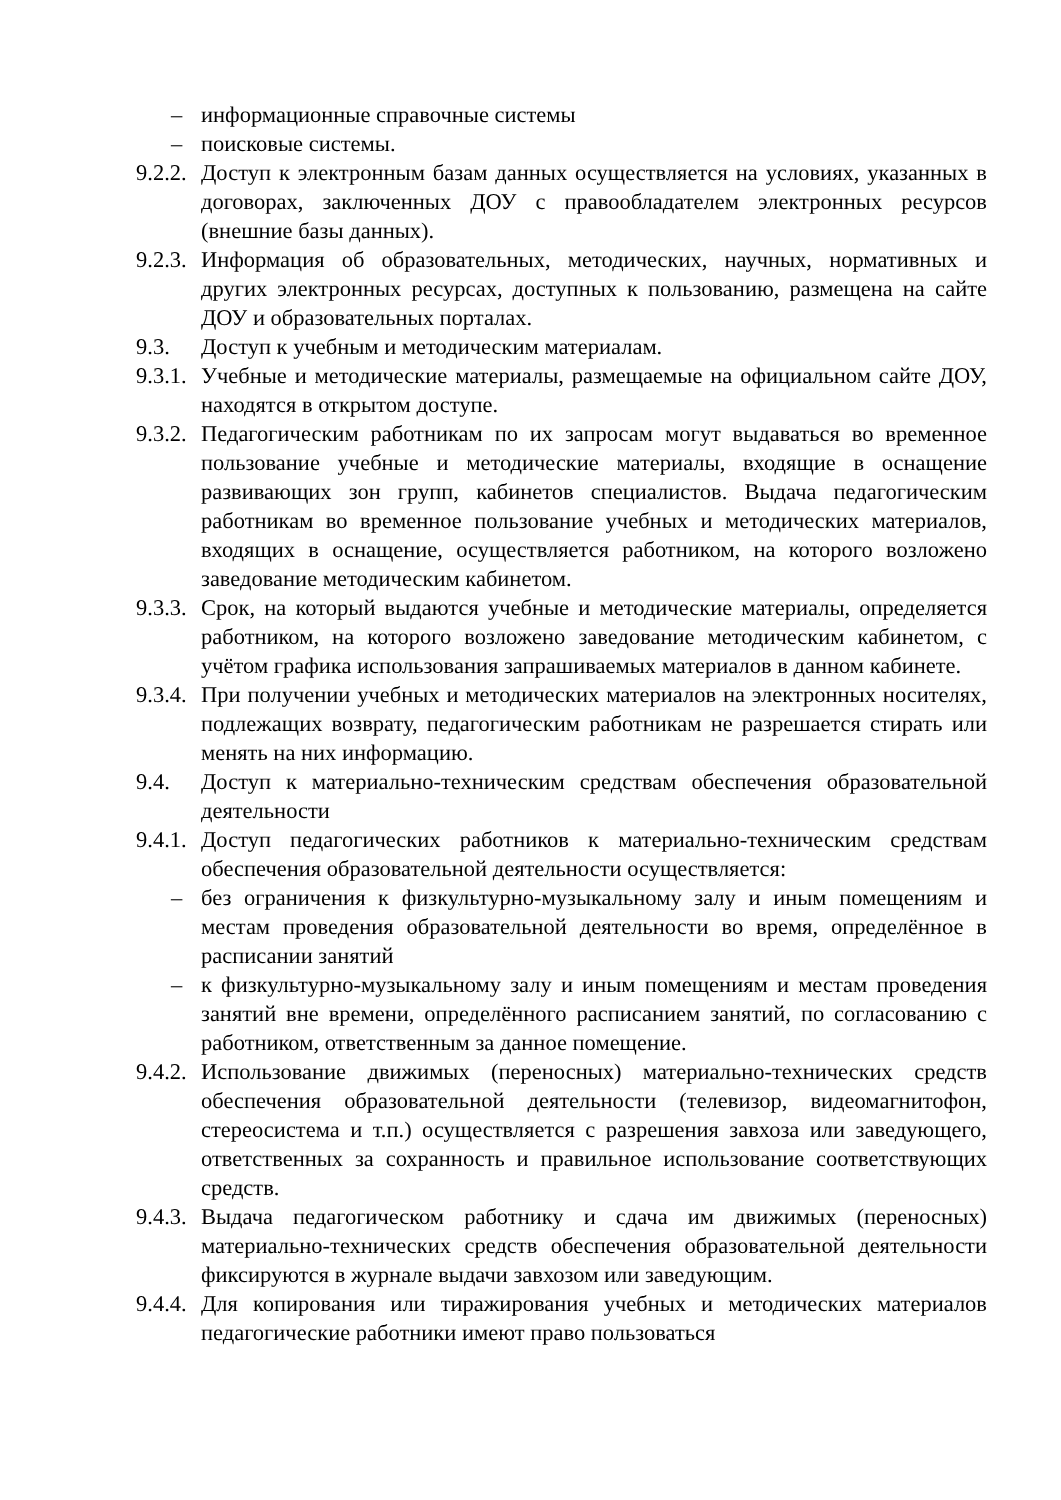– информационные справочные системы
– поисковые системы.
9.2.2.
Доступ к электронным базам данных осуществляется на условиях, указанных в договорах, заключенных ДОУ с правообладателем электронных ресурсов (внешние базы данных).
9.2.3.
Информация об образовательных, методических, научных, нормативных и других электронных ресурсах, доступных к пользованию, размещена на сайте ДОУ и образовательных порталах.
9.3. Доступ к учебным и методическим материалам.
9.3.1.
Учебные и методические материалы, размещаемые на официальном сайте ДОУ, находятся в открытом доступе.
9.3.2.
Педагогическим работникам по их запросам могут выдаваться во временное пользование учебные и методические материалы, входящие в оснащение развивающих зон групп, кабинетов специалистов. Выдача педагогическим работникам во временное пользование учебных и методических материалов, входящих в оснащение, осуществляется работником, на которого возложено заведование методическим кабинетом.
9.3.3.
Срок, на который выдаются учебные и методические материалы, определяется работником, на которого возложено заведование методическим кабинетом, с учётом графика использования запрашиваемых материалов в данном кабинете.
9.3.4.
При получении учебных и методических материалов на электронных носителях, подлежащих возврату, педагогическим работникам не разрешается стирать или менять на них информацию.
9.4. Доступ к материально-техническим средствам обеспечения образовательной деятельности
9.4.1.
Доступ педагогических работников к материально-техническим средствам обеспечения образовательной деятельности осуществляется:
– без ограничения к физкультурно-музыкальному залу и иным помещениям и местам проведения образовательной деятельности во время, определённое в расписании занятий
– к физкультурно-музыкальному залу и иным помещениям и местам проведения занятий вне времени, определённого расписанием занятий, по согласованию с работником, ответственным за данное помещение.
9.4.2.
Использование движимых (переносных) материально-технических средств обеспечения образовательной деятельности (телевизор, видеомагнитофон, стереосистема и т.п.) осуществляется с разрешения завхоза или заведующего, ответственных за сохранность и правильное использование соответствующих средств.
9.4.3.
Выдача педагогическом работнику и сдача им движимых (переносных) материально-технических средств обеспечения образовательной деятельности фиксируются в журнале выдачи завхозом или заведующим.
9.4.4.
Для копирования или тиражирования учебных и методических материалов педагогические работники имеют право пользоваться